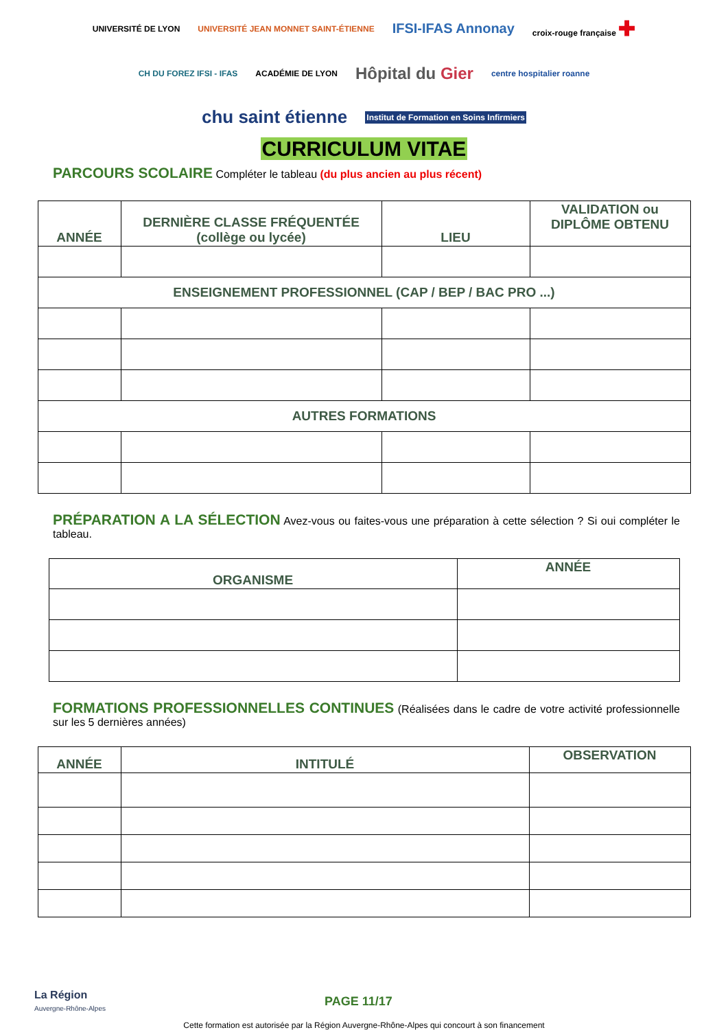UNIVERSITÉ DE LYON UNIVERSITÉ JEAN MONNET SAINT-ÉTIENNE IFSI-IFAS Annonay croix-rouge française ✚ CH DU FOREZ IFSI - IFAS ACADÉMIE DE LYON Hôpital du Gier centre hospitalier roanne chu saint étienne Institut de Formation en Soins Infirmiers
CURRICULUM VITAE
PARCOURS SCOLAIRE Compléter le tableau (du plus ancien au plus récent)
| ANNÉE | DERNIÈRE CLASSE FRÉQUENTÉE (collège ou lycée) | LIEU | VALIDATION ou DIPLÔME OBTENU |
| --- | --- | --- | --- |
| ENSEIGNEMENT PROFESSIONNEL (CAP / BEP / BAC PRO ...) | | | |
| AUTRES FORMATIONS | | | |
PRÉPARATION A LA SÉLECTION Avez-vous ou faites-vous une préparation à cette sélection ? Si oui compléter le tableau.
| ORGANISME | ANNÉE |
| --- | --- |
FORMATIONS PROFESSIONNELLES CONTINUES (Réalisées dans le cadre de votre activité professionnelle sur les 5 dernières années)
| ANNÉE | INTITULÉ | OBSERVATION |
| --- | --- | --- |
La Région
Auvergne-Rhône-Alpes
PAGE 11/17
Cette formation est autorisée par la Région Auvergne-Rhône-Alpes qui concourt à son financement